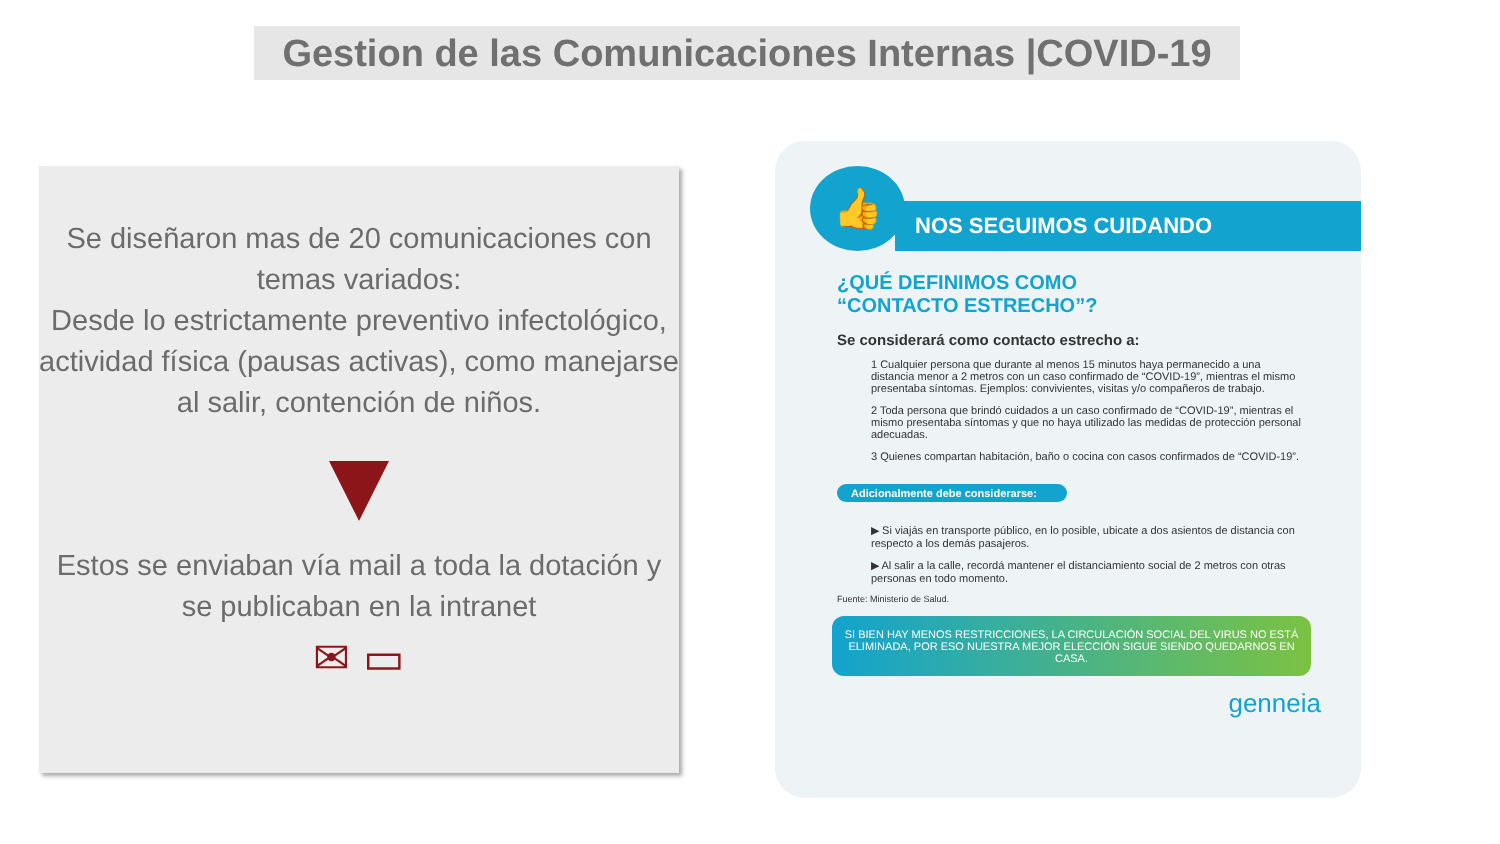Gestion de las Comunicaciones Internas |COVID-19
Se diseñaron mas de 20 comunicaciones con temas variados:
Desde lo estrictamente preventivo infectológico, actividad física (pausas activas), como manejarse al salir, contención de niños.
Estos se enviaban vía mail a toda la dotación y se publicaban en la intranet
✉ ▭
👍
NOS SEGUIMOS CUIDANDO
¿QUÉ DEFINIMOS COMO
“CONTACTO ESTRECHO”?
Se considerará como contacto estrecho a:
1 Cualquier persona que durante al menos 15 minutos haya permanecido a una distancia menor a 2 metros con un caso confirmado de “COVID-19”, mientras el mismo presentaba síntomas. Ejemplos: convivientes, visitas y/o compañeros de trabajo.
2 Toda persona que brindó cuidados a un caso confirmado de “COVID-19”, mientras el mismo presentaba síntomas y que no haya utilizado las medidas de protección personal adecuadas.
3 Quienes compartan habitación, baño o cocina con casos confirmados de “COVID-19”.
Adicionalmente debe considerarse:
▶ Si viajás en transporte público, en lo posible, ubicate a dos asientos de distancia con respecto a los demás pasajeros.
▶ Al salir a la calle, recordá mantener el distanciamiento social de 2 metros con otras personas en todo momento.
Fuente: Ministerio de Salud.
SI BIEN HAY MENOS RESTRICCIONES, LA CIRCULACIÓN SOCIAL DEL VIRUS NO ESTÁ ELIMINADA, POR ESO NUESTRA MEJOR ELECCIÓN SIGUE SIENDO QUEDARNOS EN CASA.
genneia